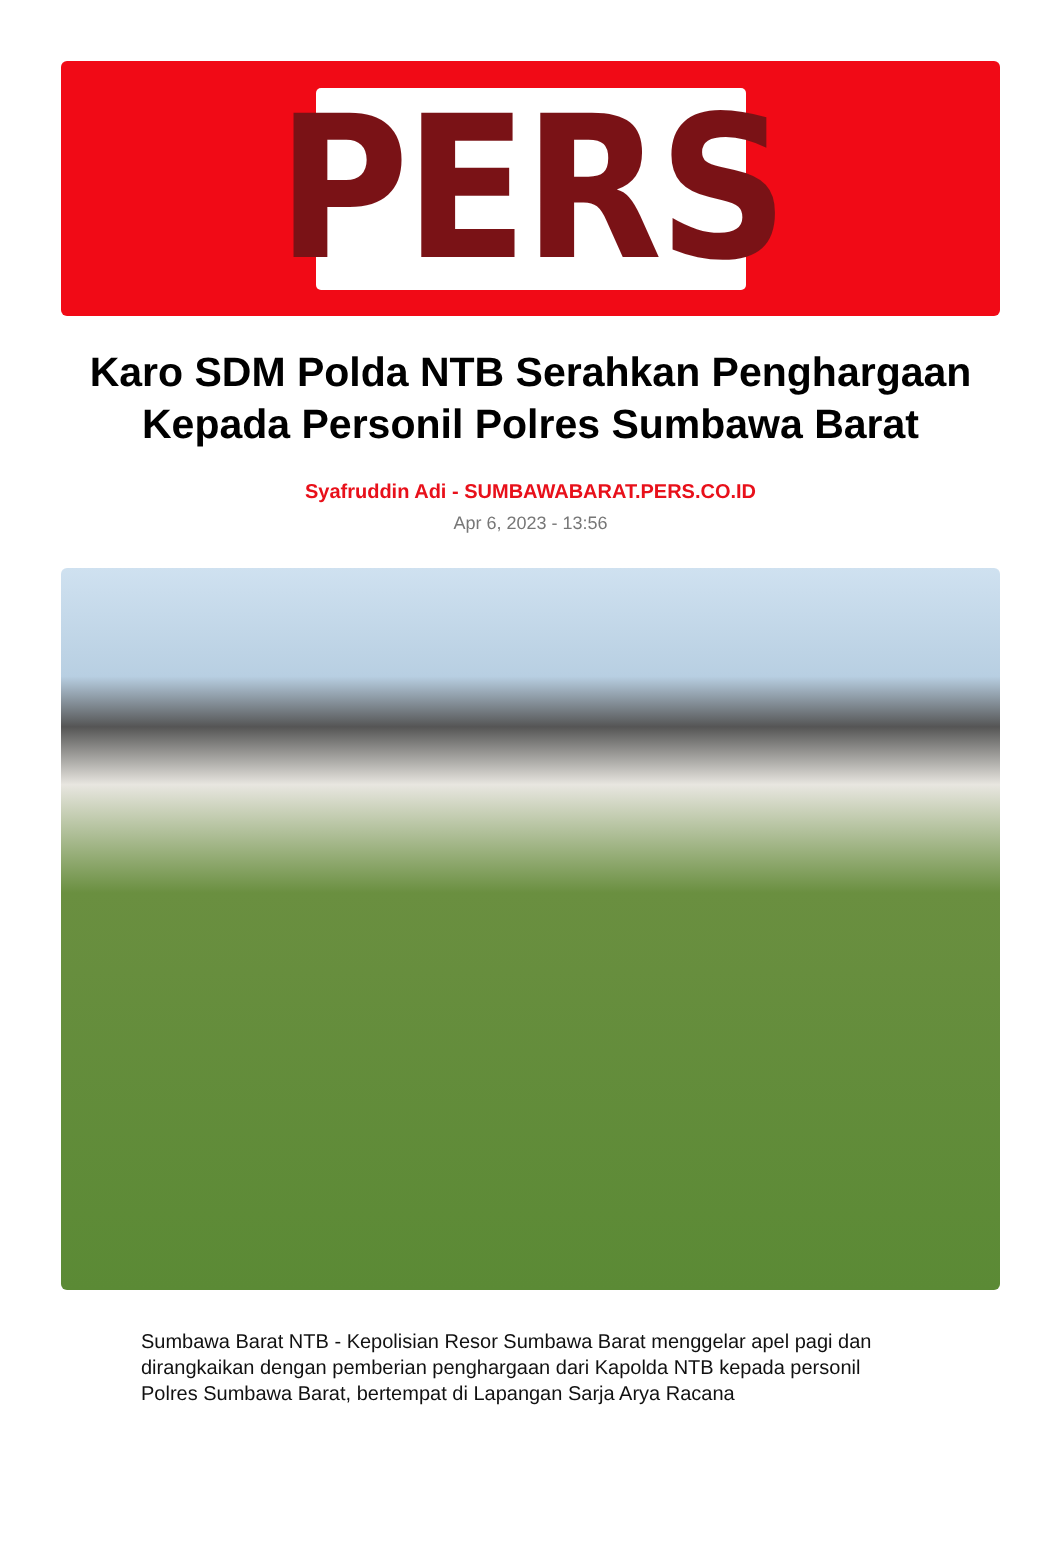PERS
Karo SDM Polda NTB Serahkan Penghargaan Kepada Personil Polres Sumbawa Barat
Syafruddin Adi - SUMBAWABARAT.PERS.CO.ID
Apr 6, 2023 - 13:56
Sumbawa Barat NTB - Kepolisian Resor Sumbawa Barat menggelar apel pagi dan dirangkaikan dengan pemberian penghargaan dari Kapolda NTB kepada personil Polres Sumbawa Barat, bertempat di Lapangan Sarja Arya Racana